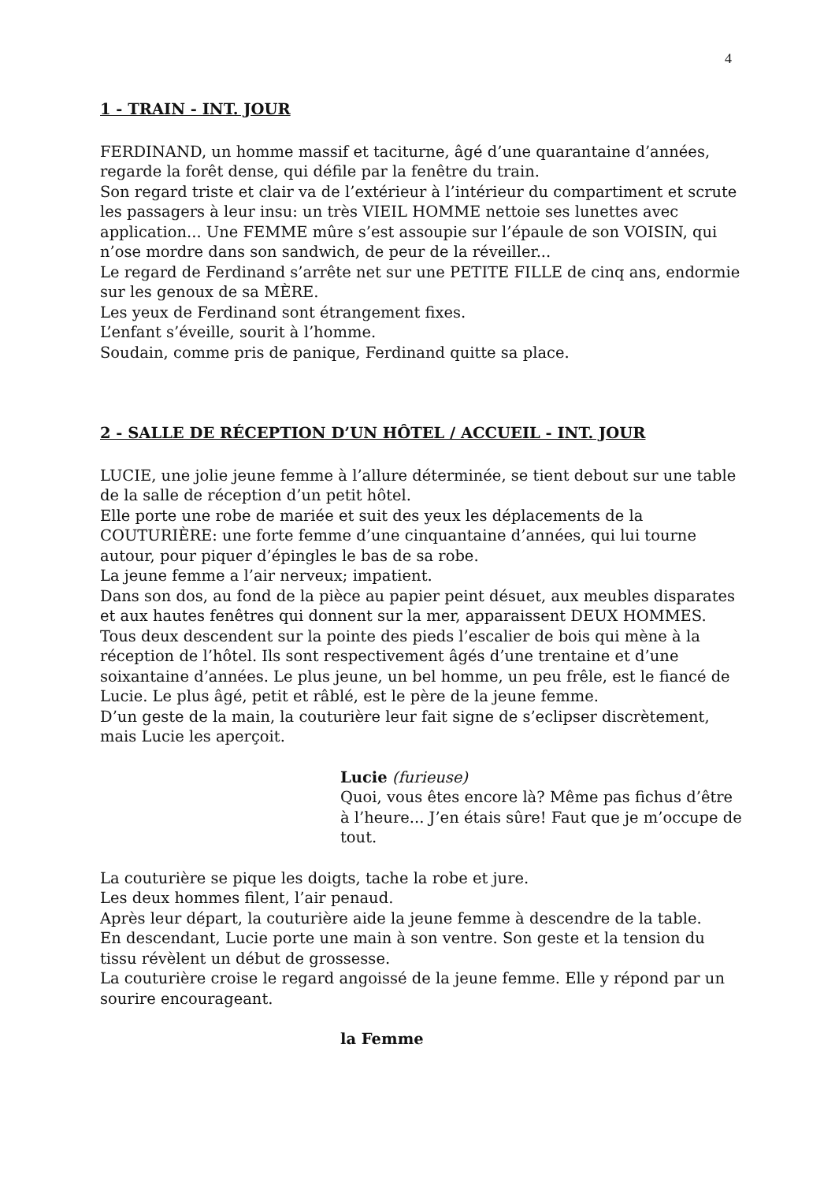4
1 - TRAIN - INT. JOUR
FERDINAND, un homme massif et taciturne, âgé d’une quarantaine d’années, regarde la forêt dense, qui défile par la fenêtre du train.
Son regard triste et clair va de l’extérieur à l’intérieur du compartiment et scrute les passagers à leur insu: un très VIEIL HOMME nettoie ses lunettes avec application... Une FEMME mûre s’est assoupie sur l’épaule de son VOISIN, qui n’ose mordre dans son sandwich, de peur de la réveiller...
Le regard de Ferdinand s’arrête net sur une PETITE FILLE de cinq ans, endormie sur les genoux de sa MÈRE.
Les yeux de Ferdinand sont étrangement fixes.
L’enfant s’éveille, sourit à l’homme.
Soudain, comme pris de panique, Ferdinand quitte sa place.
2 - SALLE DE RÉCEPTION D’UN HÔTEL / ACCUEIL - INT. JOUR
LUCIE, une jolie jeune femme à l’allure déterminée, se tient debout sur une table de la salle de réception d’un petit hôtel.
Elle porte une robe de mariée et suit des yeux les déplacements de la COUTURIÈRE: une forte femme d’une cinquantaine d’années, qui lui tourne autour, pour piquer d’épingles le bas de sa robe.
La jeune femme a l’air nerveux; impatient.
Dans son dos, au fond de la pièce au papier peint désuet, aux meubles disparates et aux hautes fenêtres qui donnent sur la mer, apparaissent DEUX HOMMES.
Tous deux descendent sur la pointe des pieds l’escalier de bois qui mène à la réception de l’hôtel. Ils sont respectivement âgés d’une trentaine et d’une soixantaine d’années. Le plus jeune, un bel homme, un peu frêle, est le fiancé de Lucie. Le plus âgé, petit et râblé, est le père de la jeune femme.
D’un geste de la main, la couturière leur fait signe de s’eclipser discrètement, mais Lucie les aperçoit.
Lucie (furieuse)
Quoi, vous êtes encore là? Même pas fichus d’être à l’heure... J’en étais sûre! Faut que je m’occupe de tout.
La couturière se pique les doigts, tache la robe et jure.
Les deux hommes filent, l’air penaud.
Après leur départ, la couturière aide la jeune femme à descendre de la table.
En descendant, Lucie porte une main à son ventre. Son geste et la tension du tissu révèlent un début de grossesse.
La couturière croise le regard angoissé de la jeune femme. Elle y répond par un sourire encourageant.
la Femme